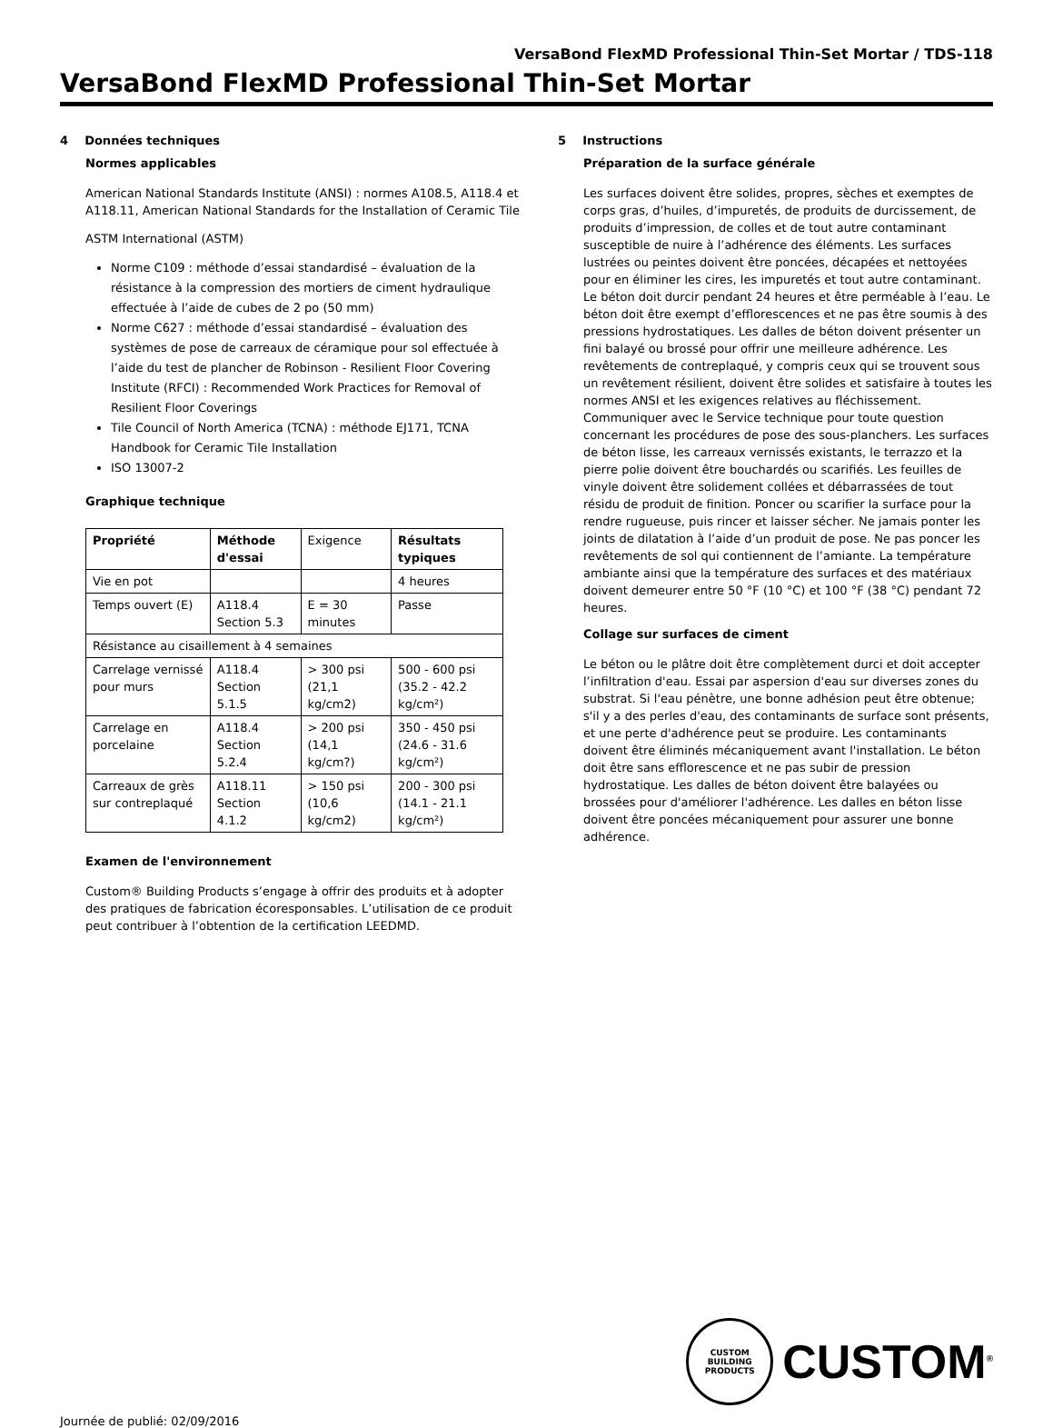VersaBond FlexMD Professional Thin-Set Mortar / TDS-118
VersaBond FlexMD Professional Thin-Set Mortar
4 Données techniques
Normes applicables
American National Standards Institute (ANSI) : normes A108.5, A118.4 et A118.11, American National Standards for the Installation of Ceramic Tile
ASTM International (ASTM)
Norme C109 : méthode d’essai standardisé – évaluation de la résistance à la compression des mortiers de ciment hydraulique effectuée à l’aide de cubes de 2 po (50 mm)
Norme C627 : méthode d’essai standardisé – évaluation des systèmes de pose de carreaux de céramique pour sol effectuée à l’aide du test de plancher de Robinson - Resilient Floor Covering Institute (RFCI) : Recommended Work Practices for Removal of Resilient Floor Coverings
Tile Council of North America (TCNA) : méthode EJ171, TCNA Handbook for Ceramic Tile Installation
ISO 13007-2
Graphique technique
| Propriété | Méthode d'essai | Exigence | Résultats typiques |
| Vie en pot | | | 4 heures |
| Temps ouvert (E) | A118.4 Section 5.3 | E = 30 minutes | Passe |
| Résistance au cisaillement à 4 semaines | | | |
| Carrelage vernissé pour murs | A118.4 Section 5.1.5 | > 300 psi (21,1 kg/cm2) | 500 - 600 psi (35.2 - 42.2 kg/cm²) |
| Carrelage en porcelaine | A118.4 Section 5.2.4 | > 200 psi (14,1 kg/cm?) | 350 - 450 psi (24.6 - 31.6 kg/cm²) |
| Carreaux de grès sur contreplaqué | A118.11 Section 4.1.2 | > 150 psi (10,6 kg/cm2) | 200 - 300 psi (14.1 - 21.1 kg/cm²) |
Examen de l'environnement
Custom® Building Products s’engage à offrir des produits et à adopter des pratiques de fabrication écoresponsables. L’utilisation de ce produit peut contribuer à l’obtention de la certification LEEDMD.
5 Instructions
Préparation de la surface générale
Les surfaces doivent être solides, propres, sèches et exemptes de corps gras, d’huiles, d’impuretés, de produits de durcissement, de produits d’impression, de colles et de tout autre contaminant susceptible de nuire à l’adhérence des éléments. Les surfaces lustrées ou peintes doivent être poncées, décapées et nettoyées pour en éliminer les cires, les impuretés et tout autre contaminant. Le béton doit durcir pendant 24 heures et être perméable à l’eau. Le béton doit être exempt d’efflorescences et ne pas être soumis à des pressions hydrostatiques. Les dalles de béton doivent présenter un fini balayé ou brossé pour offrir une meilleure adhérence. Les revêtements de contreplaqué, y compris ceux qui se trouvent sous un revêtement résilient, doivent être solides et satisfaire à toutes les normes ANSI et les exigences relatives au fléchissement. Communiquer avec le Service technique pour toute question concernant les procédures de pose des sous-planchers. Les surfaces de béton lisse, les carreaux vernissés existants, le terrazzo et la pierre polie doivent être bouchardés ou scarifiés. Les feuilles de vinyle doivent être solidement collées et débarrassées de tout résidu de produit de finition. Poncer ou scarifier la surface pour la rendre rugueuse, puis rincer et laisser sécher. Ne jamais ponter les joints de dilatation à l’aide d’un produit de pose. Ne pas poncer les revêtements de sol qui contiennent de l’amiante. La température ambiante ainsi que la température des surfaces et des matériaux doivent demeurer entre 50 °F (10 °C) et 100 °F (38 °C) pendant 72 heures.
Collage sur surfaces de ciment
Le béton ou le plâtre doit être complètement durci et doit accepter l’infiltration d'eau. Essai par aspersion d'eau sur diverses zones du substrat. Si l'eau pénètre, une bonne adhésion peut être obtenue; s'il y a des perles d'eau, des contaminants de surface sont présents, et une perte d'adhérence peut se produire. Les contaminants doivent être éliminés mécaniquement avant l'installation. Le béton doit être sans efflorescence et ne pas subir de pression hydrostatique. Les dalles de béton doivent être balayées ou brossées pour d'améliorer l'adhérence. Les dalles en béton lisse doivent être poncées mécaniquement pour assurer une bonne adhérence.
CUSTOM BUILDING PRODUCTS
CUSTOM<sup>®</sup>
Journée de publié: 02/09/2016